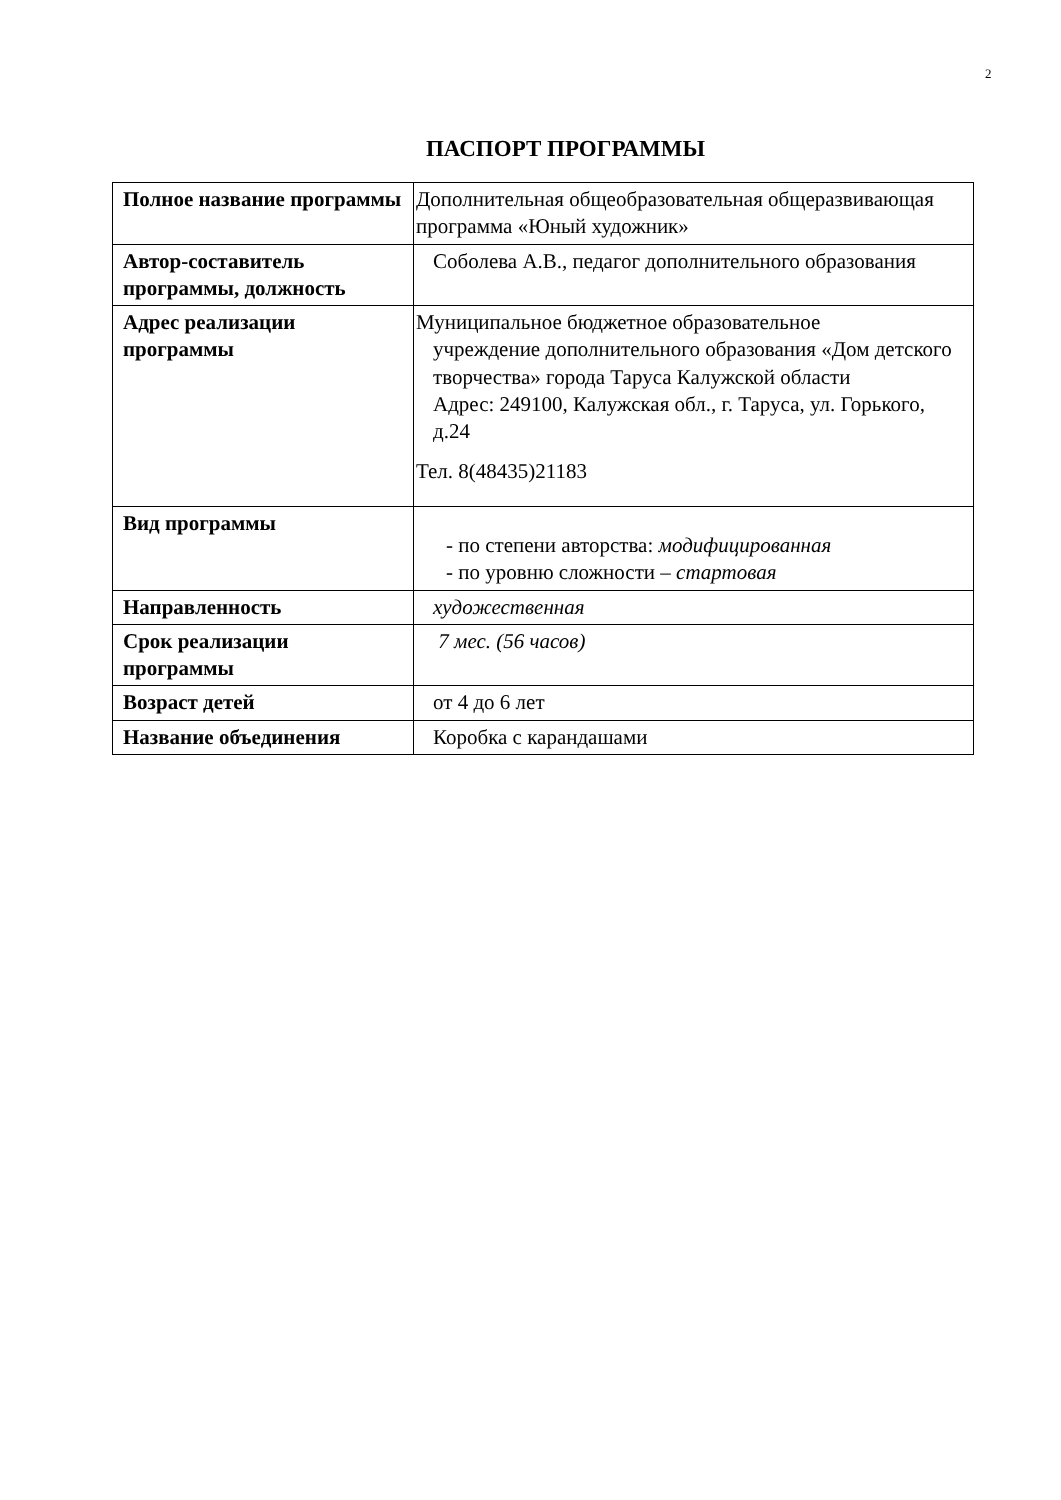2
ПАСПОРТ ПРОГРАММЫ
| Полное название программы | Дополнительная общеобразовательная общеразвивающая программа «Юный художник» |
| Автор-составитель программы, должность | Соболева А.В., педагог дополнительного образования |
| Адрес реализации программы | Муниципальное бюджетное образовательное учреждение дополнительного образования «Дом детского творчества» города Таруса Калужской области Адрес: 249100, Калужская обл., г. Таруса, ул. Горького, д.24 Тел. 8(48435)21183 |
| Вид программы | - по степени авторства: модифицированная - по уровню сложности – стартовая |
| Направленность | художественная |
| Срок реализации программы | 7 мес. (56 часов) |
| Возраст детей | от 4 до 6 лет |
| Название объединения | Коробка с карандашами |